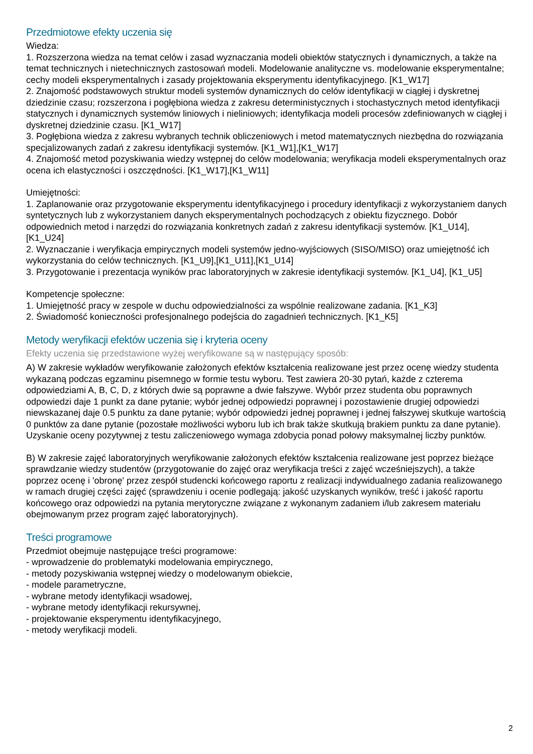Przedmiotowe efekty uczenia się
Wiedza:
1. Rozszerzona wiedza na temat celów i zasad wyznaczania modeli obiektów statycznych i dynamicznych, a także na temat technicznych i nietechnicznych zastosowań modeli. Modelowanie analityczne vs. modelowanie eksperymentalne; cechy modeli eksperymentalnych i zasady projektowania eksperymentu identyfikacyjnego. [K1_W17]
2. Znajomość podstawowych struktur modeli systemów dynamicznych do celów identyfikacji w ciągłej i dyskretnej dziedzinie czasu; rozszerzona i pogłębiona wiedza z zakresu deterministycznych i stochastycznych metod identyfikacji statycznych i dynamicznych systemów liniowych i nieliniowych; identyfikacja modeli procesów zdefiniowanych w ciągłej i dyskretnej dziedzinie czasu. [K1_W17]
3. Pogłębiona wiedza z zakresu wybranych technik obliczeniowych i metod matematycznych niezbędna do rozwiązania specjalizowanych zadań z zakresu identyfikacji systemów. [K1_W1],[K1_W17]
4. Znajomość metod pozyskiwania wiedzy wstępnej do celów modelowania; weryfikacja modeli eksperymentalnych oraz ocena ich elastyczności i oszczędności. [K1_W17],[K1_W11]
Umiejętności:
1. Zaplanowanie oraz przygotowanie eksperymentu identyfikacyjnego i procedury identyfikacji z wykorzystaniem danych syntetycznych lub z wykorzystaniem danych eksperymentalnych pochodzących z obiektu fizycznego. Dobór odpowiednich metod i narzędzi do rozwiązania konkretnych zadań z zakresu identyfikacji systemów. [K1_U14],[K1_U24]
2. Wyznaczanie i weryfikacja empirycznych modeli systemów jedno-wyjściowych (SISO/MISO) oraz umiejętność ich wykorzystania do celów technicznych. [K1_U9],[K1_U11],[K1_U14]
3. Przygotowanie i prezentacja wyników prac laboratoryjnych w zakresie identyfikacji systemów. [K1_U4], [K1_U5]
Kompetencje społeczne:
1. Umiejętność pracy w zespole w duchu odpowiedzialności za wspólnie realizowane zadania. [K1_K3]
2. Świadomość konieczności profesjonalnego podejścia do zagadnień technicznych. [K1_K5]
Metody weryfikacji efektów uczenia się i kryteria oceny
Efekty uczenia się przedstawione wyżej weryfikowane są w następujący sposób:
A) W zakresie wykładów weryfikowanie założonych efektów kształcenia realizowane jest przez ocenę wiedzy studenta wykazaną podczas egzaminu pisemnego w formie testu wyboru. Test zawiera 20-30 pytań, każde z czterema odpowiedziami A, B, C, D, z których dwie są poprawne a dwie fałszywe. Wybór przez studenta obu poprawnych odpowiedzi daje 1 punkt za dane pytanie; wybór jednej odpowiedzi poprawnej i pozostawienie drugiej odpowiedzi niewskazanej daje 0.5 punktu za dane pytanie; wybór odpowiedzi jednej poprawnej i jednej fałszywej skutkuje wartością 0 punktów za dane pytanie (pozostałe możliwości wyboru lub ich brak także skutkują brakiem punktu za dane pytanie). Uzyskanie oceny pozytywnej z testu zaliczeniowego wymaga zdobycia ponad połowy maksymalnej liczby punktów.
B) W zakresie zajęć laboratoryjnych weryfikowanie założonych efektów kształcenia realizowane jest poprzez bieżące sprawdzanie wiedzy studentów (przygotowanie do zajęć oraz weryfikacja treści z zajęć wcześniejszych), a także poprzez ocenę i 'obronę' przez zespół studencki końcowego raportu z realizacji indywidualnego zadania realizowanego w ramach drugiej części zajęć (sprawdzeniu i ocenie podlegają: jakość uzyskanych wyników, treść i jakość raportu końcowego oraz odpowiedzi na pytania merytoryczne związane z wykonanym zadaniem i/lub zakresem materiału obejmowanym przez program zajęć laboratoryjnych).
Treści programowe
Przedmiot obejmuje następujące treści programowe:
- wprowadzenie do problematyki modelowania empirycznego,
- metody pozyskiwania wstępnej wiedzy o modelowanym obiekcie,
- modele parametryczne,
- wybrane metody identyfikacji wsadowej,
- wybrane metody identyfikacji rekursywnej,
- projektowanie eksperymentu identyfikacyjnego,
- metody weryfikacji modeli.
2